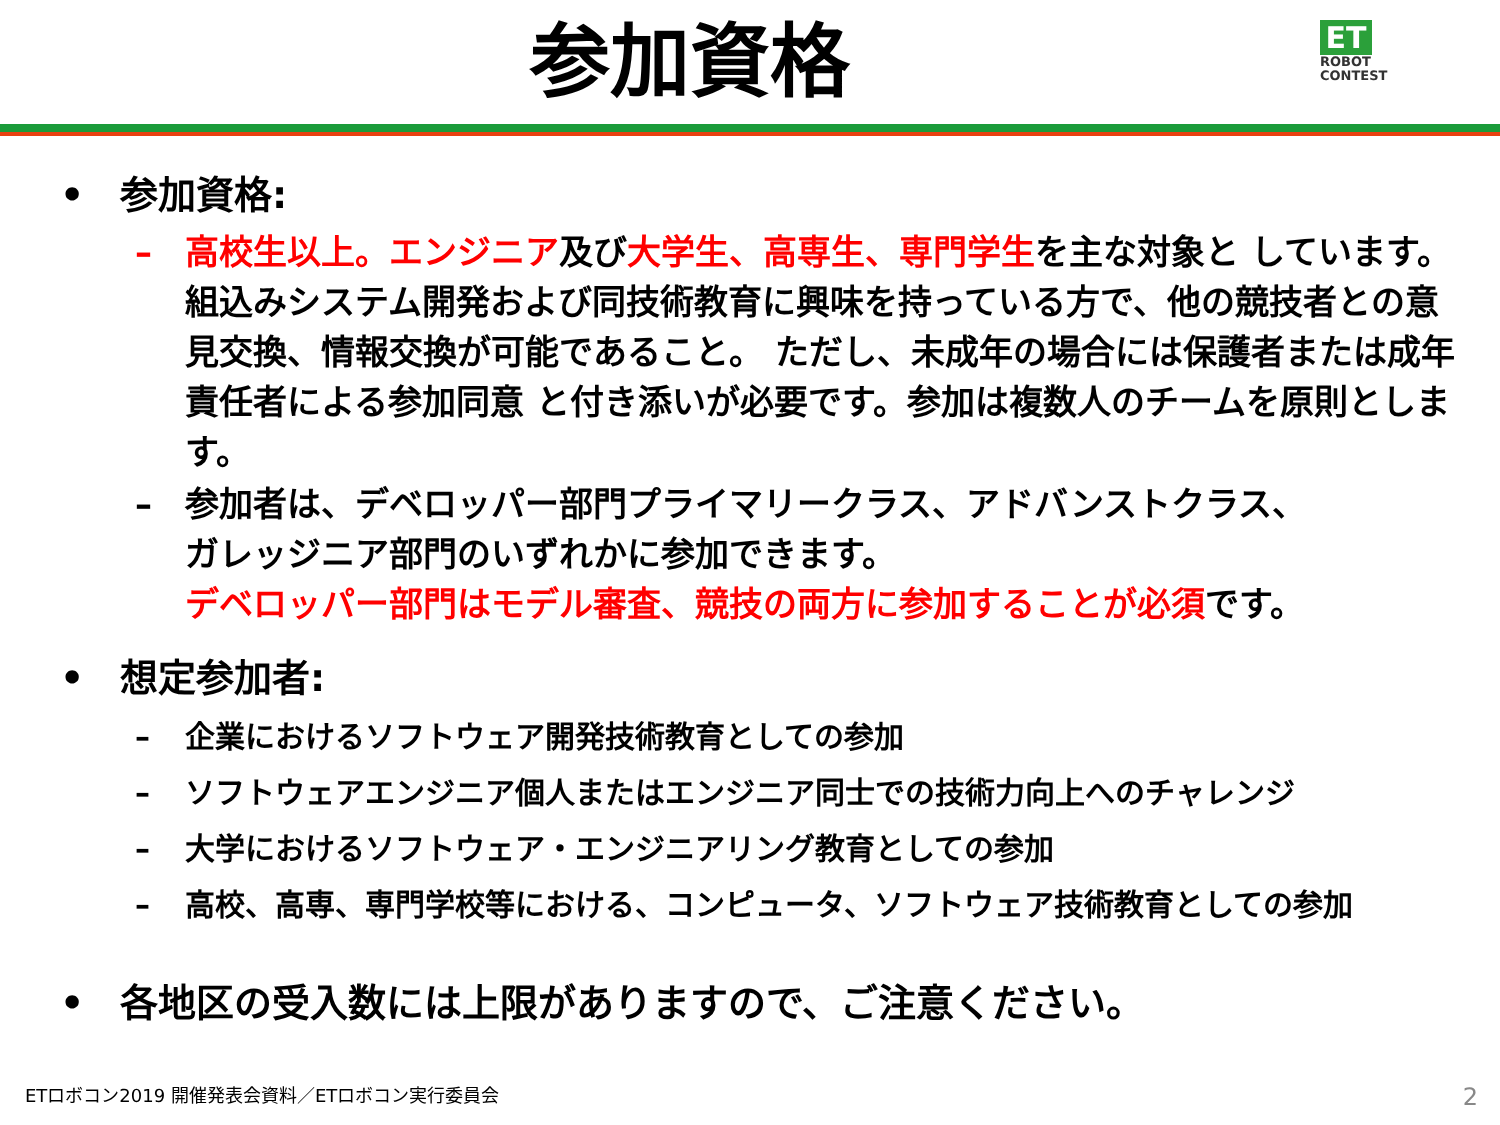参加資格
ET
ROBOT
CONTEST
• 参加資格:
– 高校生以上。エンジニア及び大学生、高専生、専門学生を主な対象と しています。 組込みシステム開発および同技術教育に興味を持っている方で、他の競技者との意見交換、情報交換が可能であること。 ただし、未成年の場合には保護者または成年責任者による参加同意 と付き添いが必要です。参加は複数人のチームを原則とします。
– 参加者は、デベロッパー部門プライマリークラス、アドバンストクラス、
ガレッジニア部門のいずれかに参加できます。
デベロッパー部門はモデル審査、競技の両方に参加することが必須です。
• 想定参加者:
– 企業におけるソフトウェア開発技術教育としての参加
– ソフトウェアエンジニア個人またはエンジニア同士での技術力向上へのチャレンジ
– 大学におけるソフトウェア・エンジニアリング教育としての参加
– 高校、高専、専門学校等における、コンピュータ、ソフトウェア技術教育としての参加
• 各地区の受入数には上限がありますので、ご注意ください。
ETロボコン2019 開催発表会資料／ETロボコン実行委員会
2